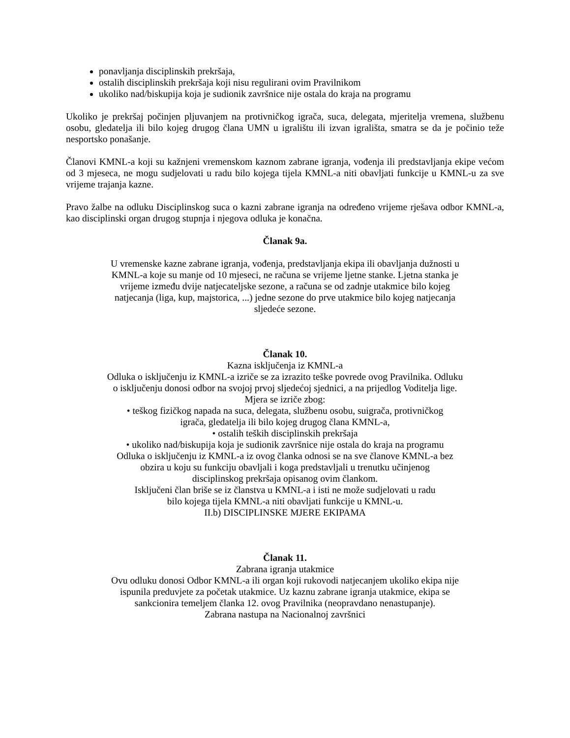ponavljanja disciplinskih prekršaja,
ostalih disciplinskih prekršaja koji nisu regulirani ovim Pravilnikom
ukoliko nad/biskupija koja je sudionik završnice nije ostala do kraja na programu
Ukoliko je prekršaj počinjen pljuvanjem na protivničkog igrača, suca, delegata, mjeritelja vremena, službenu osobu, gledatelja ili bilo kojeg drugog člana UMN u igralištu ili izvan igrališta, smatra se da je počinio teže nesportsko ponašanje.
Članovi KMNL-a koji su kažnjeni vremenskom kaznom zabrane igranja, vođenja ili predstavljanja ekipe većom od 3 mjeseca, ne mogu sudjelovati u radu bilo kojega tijela KMNL-a niti obavljati funkcije u KMNL-u za sve vrijeme trajanja kazne.
Pravo žalbe na odluku Disciplinskog suca o kazni zabrane igranja na određeno vrijeme rješava odbor KMNL-a, kao disciplinski organ drugog stupnja i njegova odluka je konačna.
Članak 9a.
U vremenske kazne zabrane igranja, vođenja, predstavljanja ekipa ili obavljanja dužnosti u
KMNL-a koje su manje od 10 mjeseci, ne računa se vrijeme ljetne stanke. Ljetna stanka je
vrijeme između dvije natjecateljske sezone, a računa se od zadnje utakmice bilo kojeg
natjecanja (liga, kup, majstorica, ...) jedne sezone do prve utakmice bilo kojeg natjecanja
sljedeće sezone.
Članak 10.
Kazna isključenja iz KMNL-a
Odluka o isključenju iz KMNL-a izriče se za izrazito teške povrede ovog Pravilnika. Odluku
o isključenju donosi odbor na svojoj prvoj sljedećoj sjednici, a na prijedlog Voditelja lige.
Mjera se izriče zbog:
• teškog fizičkog napada na suca, delegata, službenu osobu, suigrača, protivničkog
igrača, gledatelja ili bilo kojeg drugog člana KMNL-a,
• ostalih teških disciplinskih prekršaja
• ukoliko nad/biskupija koja je sudionik završnice nije ostala do kraja na programu
Odluka o isključenju iz KMNL-a iz ovog članka odnosi se na sve članove KMNL-a bez
obzira u koju su funkciju obavljali i koga predstavljali u trenutku učinjenog
disciplinskog prekršaja opisanog ovim člankom.
Isključeni član briše se iz članstva u KMNL-a i isti ne može sudjelovati u radu
bilo kojega tijela KMNL-a niti obavljati funkcije u KMNL-u.
II.b) DISCIPLINSKE MJERE EKIPAMA
Članak 11.
Zabrana igranja utakmice
Ovu odluku donosi Odbor KMNL-a ili organ koji rukovodi natjecanjem ukoliko ekipa nije
ispunila preduvjete za početak utakmice. Uz kaznu zabrane igranja utakmice, ekipa se
sankcionira temeljem članka 12. ovog Pravilnika (neopravdano nenastupanje).
Zabrana nastupa na Nacionalnoj završnici